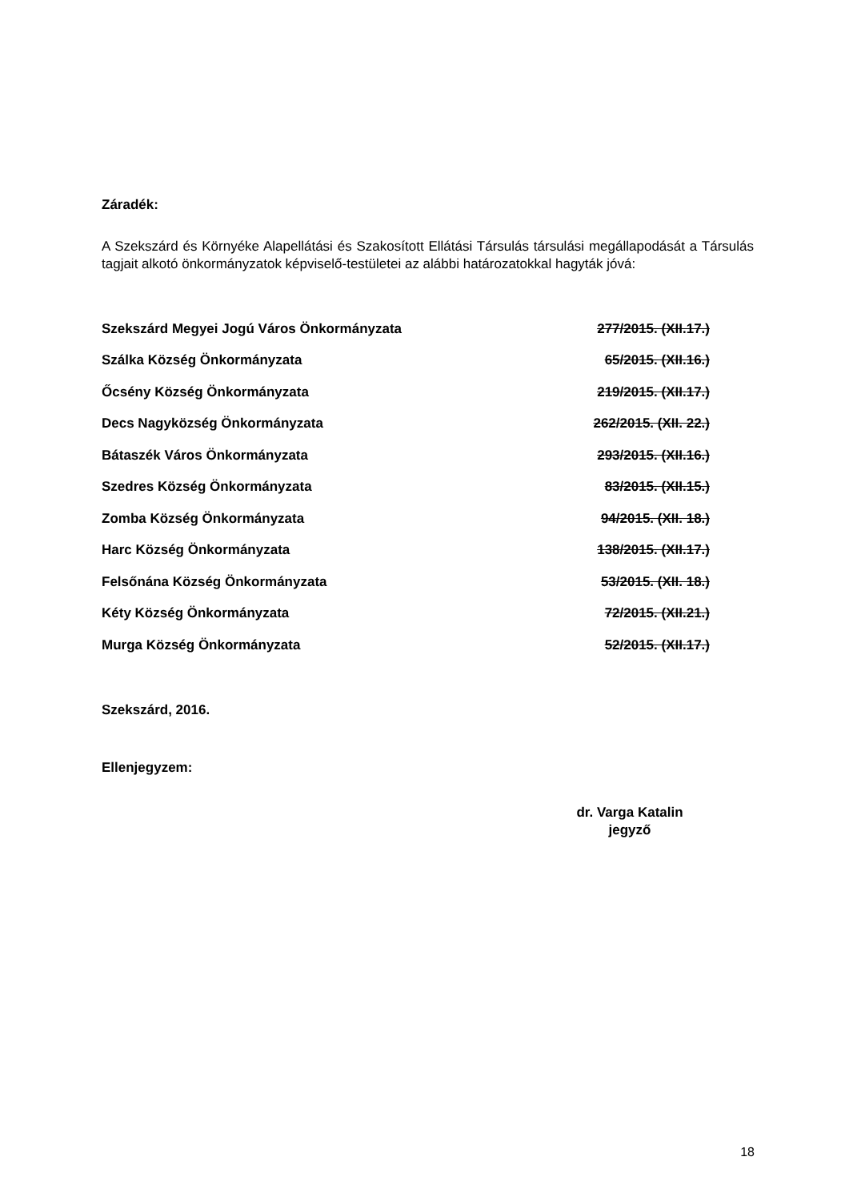Záradék:
A Szekszárd és Környéke Alapellátási és Szakosított Ellátási Társulás társulási megállapodását a Társulás tagjait alkotó önkormányzatok képviselő-testületei az alábbi határozatokkal hagyták jóvá:
| Szekszárd Megyei Jogú Város Önkormányzata | 277/2015. (XII.17.) |
| Szálka Község Önkormányzata | 65/2015. (XII.16.) |
| Őcsény Község Önkormányzata | 219/2015. (XII.17.) |
| Decs Nagyközség Önkormányzata | 262/2015. (XII. 22.) |
| Bátaszék Város Önkormányzata | 293/2015. (XII.16.) |
| Szedres Község Önkormányzata | 83/2015. (XII.15.) |
| Zomba Község Önkormányzata | 94/2015. (XII. 18.) |
| Harc Község Önkormányzata | 138/2015. (XII.17.) |
| Felsőnána Község Önkormányzata | 53/2015. (XII. 18.) |
| Kéty Község Önkormányzata | 72/2015. (XII.21.) |
| Murga Község Önkormányzata | 52/2015. (XII.17.) |
Szekszárd, 2016.
Ellenjegyzem:
dr. Varga Katalin
jegyző
18